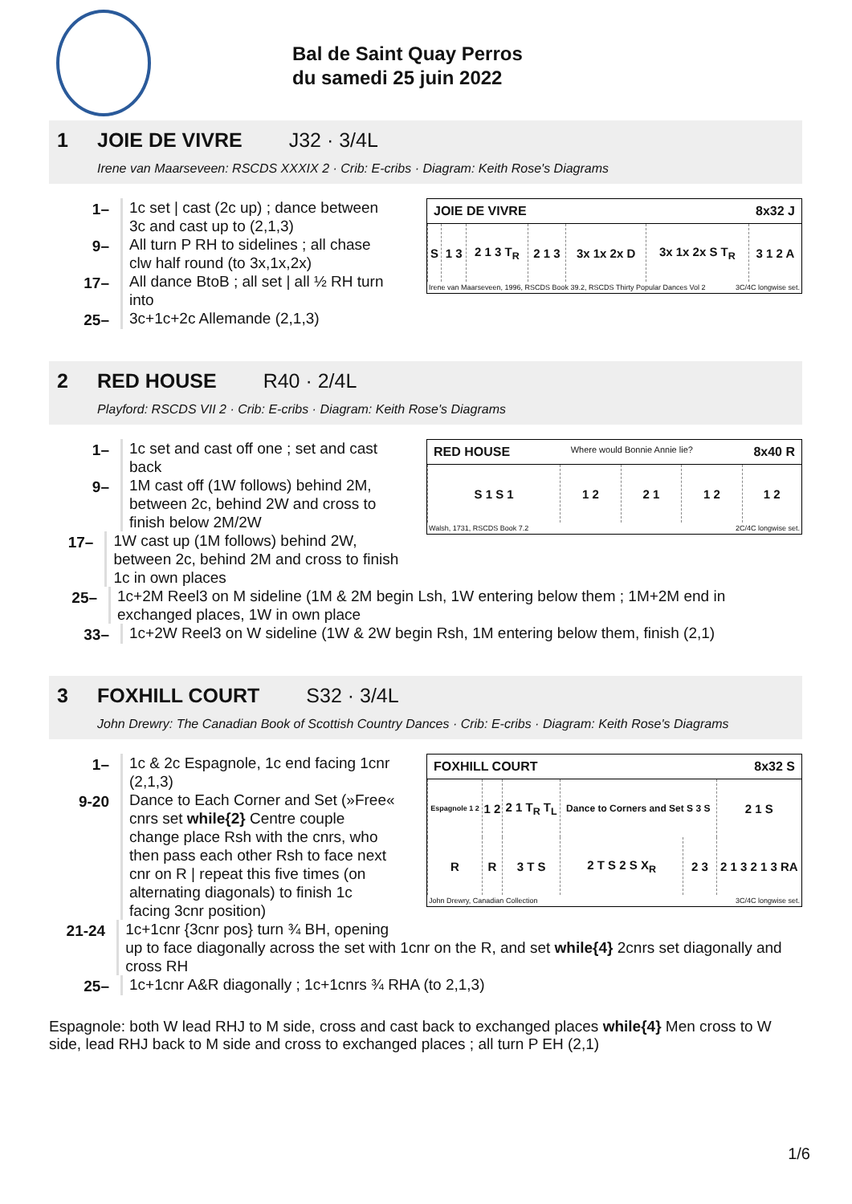Bal de Saint Quay Perros
du samedi 25 juin 2022
1 JOIE DE VIVRE J32 · 3/4L
Irene van Maarseveen: RSCDS XXXIX 2 · Crib: E-cribs · Diagram: Keith Rose's Diagrams
JOIE DE VIVRE 8x32 J
| S | 1 3 | 2 1 3 T<sub>R</sub> | 2 1 3 | 3x 1x 2x D | 3x 1x 2x S T<sub>R</sub> | 3 1 2 A |
Irene van Maarseveen, 1996, RSCDS Book 39.2, RSCDS Thirty Popular Dances Vol 2 3C/4C longwise set.
1– 1c set | cast (2c up) ; dance between
3c and cast up to (2,1,3)
9– All turn P RH to sidelines ; all chase
clw half round (to 3x,1x,2x)
17– All dance BtoB ; all set | all ½ RH turn
into
25– 3c+1c+2c Allemande (2,1,3)
2 RED HOUSE R40 · 2/4L
Playford: RSCDS VII 2 · Crib: E-cribs · Diagram: Keith Rose's Diagrams
RED HOUSE Where would Bonnie Annie lie? 8x40 R
| S 1 S 1 | 1 2 | 2 1 | 1 2 | 1 2 |
Walsh, 1731, RSCDS Book 7.2 2C/4C longwise set.
1– 1c set and cast off one ; set and cast
back
9– 1M cast off (1W follows) behind 2M,
between 2c, behind 2W and cross to
finish below 2M/2W
17– 1W cast up (1M follows) behind 2W,
between 2c, behind 2M and cross to finish 1c in own places
25– 1c+2M Reel3 on M sideline (1M & 2M begin Lsh, 1W entering below them ; 1M+2M end in exchanged places, 1W in own place
33– 1c+2W Reel3 on W sideline (1W & 2W begin Rsh, 1M entering below them, finish (2,1)
3 FOXHILL COURT S32 · 3/4L
John Drewry: The Canadian Book of Scottish Country Dances · Crib: E-cribs · Diagram: Keith Rose's Diagrams
FOXHILL COURT 8x32 S
| Espagnole 1 2 | 1 2 | 2 1 T<sub>R</sub> T<sub>L</sub> | Dance to Corners and Set S 3 S | | 2 1 S |
| R | R | 3 T S | 2 T S 2 S X<sub>R</sub> | 2 3 | 2 1 3 2 1 3 RA |
John Drewry, Canadian Collection 3C/4C longwise set.
1– 1c & 2c Espagnole, 1c end facing 1cnr
(2,1,3)
9-20 Dance to Each Corner and Set (»Free«
cnrs set while{2} Centre couple
change place Rsh with the cnrs, who
then pass each other Rsh to face next
cnr on R | repeat this five times (on
alternating diagonals) to finish 1c
facing 3cnr position)
21-24 1c+1cnr {3cnr pos} turn ¾ BH, opening
up to face diagonally across the set with 1cnr on the R, and set while{4} 2cnrs set diagonally and cross RH
25– 1c+1cnr A&R diagonally ; 1c+1cnrs ¾ RHA (to 2,1,3)
Espagnole: both W lead RHJ to M side, cross and cast back to exchanged places while{4} Men cross to W side, lead RHJ back to M side and cross to exchanged places ; all turn P EH (2,1)
1/6